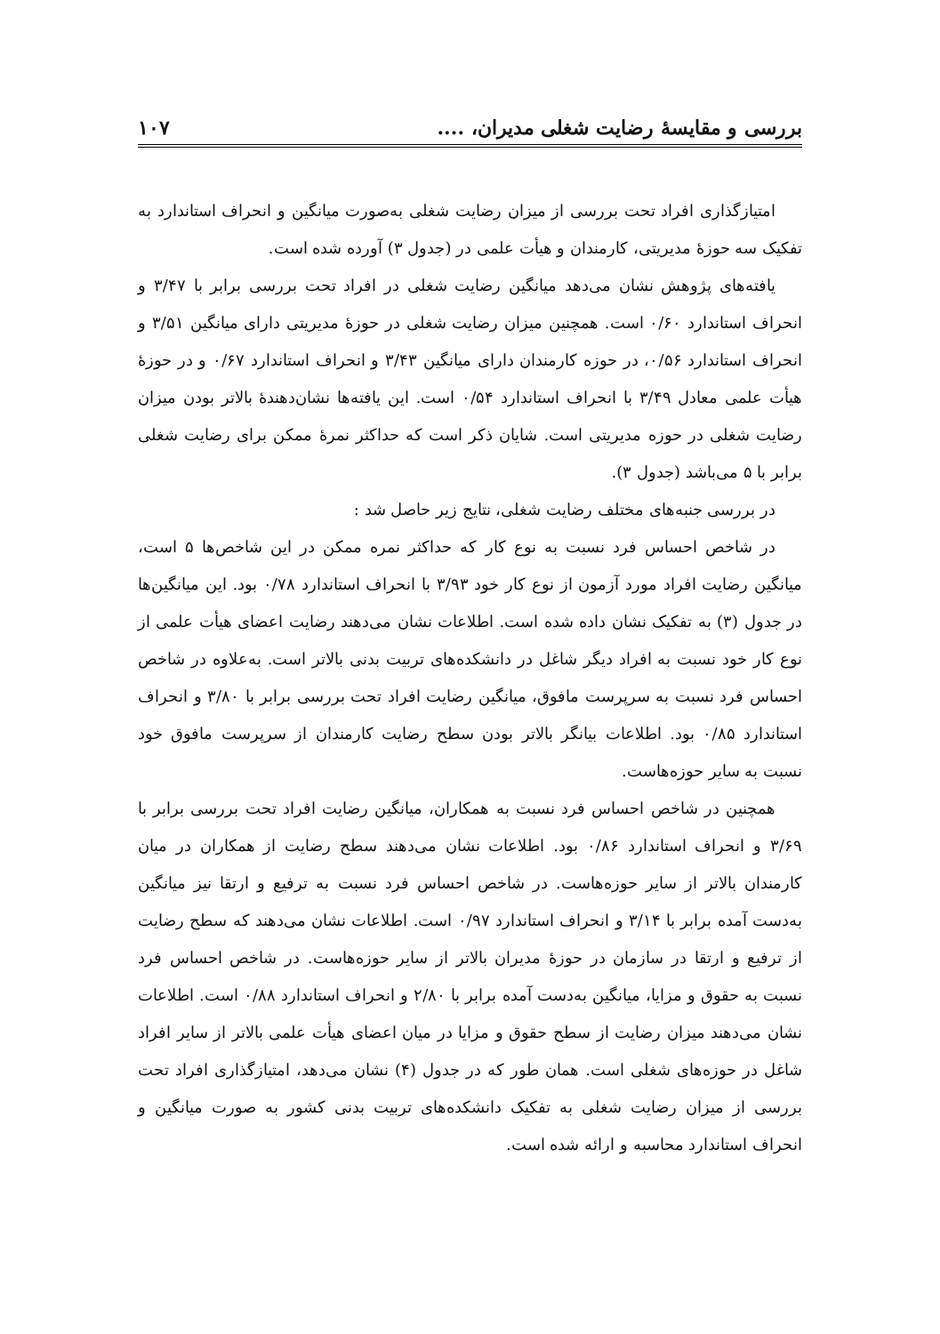بررسی و مقایسهٔ رضایت شغلی مدیران، .... ۱۰۷
امتیازگذاری افراد تحت بررسی از میزان رضایت شغلی به‌صورت میانگین و انحراف استاندارد به تفکیک سه حوزهٔ مدیریتی، کارمندان و هیأت علمی در (جدول ۳) آورده شده است.
یافته‌های پژوهش نشان می‌دهد میانگین رضایت شغلی در افراد تحت بررسی برابر با ۳/۴۷ و انحراف استاندارد ۰/۶۰ است. همچنین میزان رضایت شغلی در حوزهٔ مدیریتی دارای میانگین ۳/۵۱ و انحراف استاندارد ۰/۵۶، در حوزه کارمندان دارای میانگین ۳/۴۳ و انحراف استاندارد ۰/۶۷ و در حوزهٔ هیأت علمی معادل ۳/۴۹ با انحراف استاندارد ۰/۵۴ است. این یافته‌ها نشان‌دهندهٔ بالاتر بودن میزان رضایت شغلی در حوزه مدیریتی است. شایان ذکر است که حداکثر نمرهٔ ممکن برای رضایت شغلی برابر با ۵ می‌باشد (جدول ۳).
در بررسی جنبه‌های مختلف رضایت شغلی، نتایج زیر حاصل شد :
در شاخص احساس فرد نسبت به نوع کار که حداکثر نمره ممکن در این شاخص‌ها ۵ است، میانگین رضایت افراد مورد آزمون از نوع کار خود ۳/۹۳ با انحراف استاندارد ۰/۷۸ بود. این میانگین‌ها در جدول (۳) به تفکیک نشان داده شده است. اطلاعات نشان می‌دهند رضایت اعضای هیأت علمی از نوع کار خود نسبت به افراد دیگر شاغل در دانشکده‌های تربیت بدنی بالاتر است. به‌علاوه در شاخص احساس فرد نسبت به سرپرست مافوق، میانگین رضایت افراد تحت بررسی برابر با ۳/۸۰ و انحراف استاندارد ۰/۸۵ بود. اطلاعات بیانگر بالاتر بودن سطح رضایت کارمندان از سرپرست مافوق خود نسبت به سایر حوزه‌هاست.
همچنین در شاخص احساس فرد نسبت به همکاران، میانگین رضایت افراد تحت بررسی برابر با ۳/۶۹ و انحراف استاندارد ۰/۸۶ بود. اطلاعات نشان می‌دهند سطح رضایت از همکاران در میان کارمندان بالاتر از سایر حوزه‌هاست. در شاخص احساس فرد نسبت به ترفیع و ارتقا نیز میانگین به‌دست آمده برابر با ۳/۱۴ و انحراف استاندارد ۰/۹۷ است. اطلاعات نشان می‌دهند که سطح رضایت از ترفیع و ارتقا در سازمان در حوزهٔ مدیران بالاتر از سایر حوزه‌هاست. در شاخص احساس فرد نسبت به حقوق و مزایا، میانگین به‌دست آمده برابر با ۲/۸۰ و انحراف استاندارد ۰/۸۸ است. اطلاعات نشان می‌دهند میزان رضایت از سطح حقوق و مزایا در میان اعضای هیأت علمی بالاتر از سایر افراد شاغل در حوزه‌های شغلی است. همان طور که در جدول (۴) نشان می‌دهد، امتیازگذاری افراد تحت بررسی از میزان رضایت شغلی به تفکیک دانشکده‌های تربیت بدنی کشور به صورت میانگین و انحراف استاندارد محاسبه و ارائه شده است.